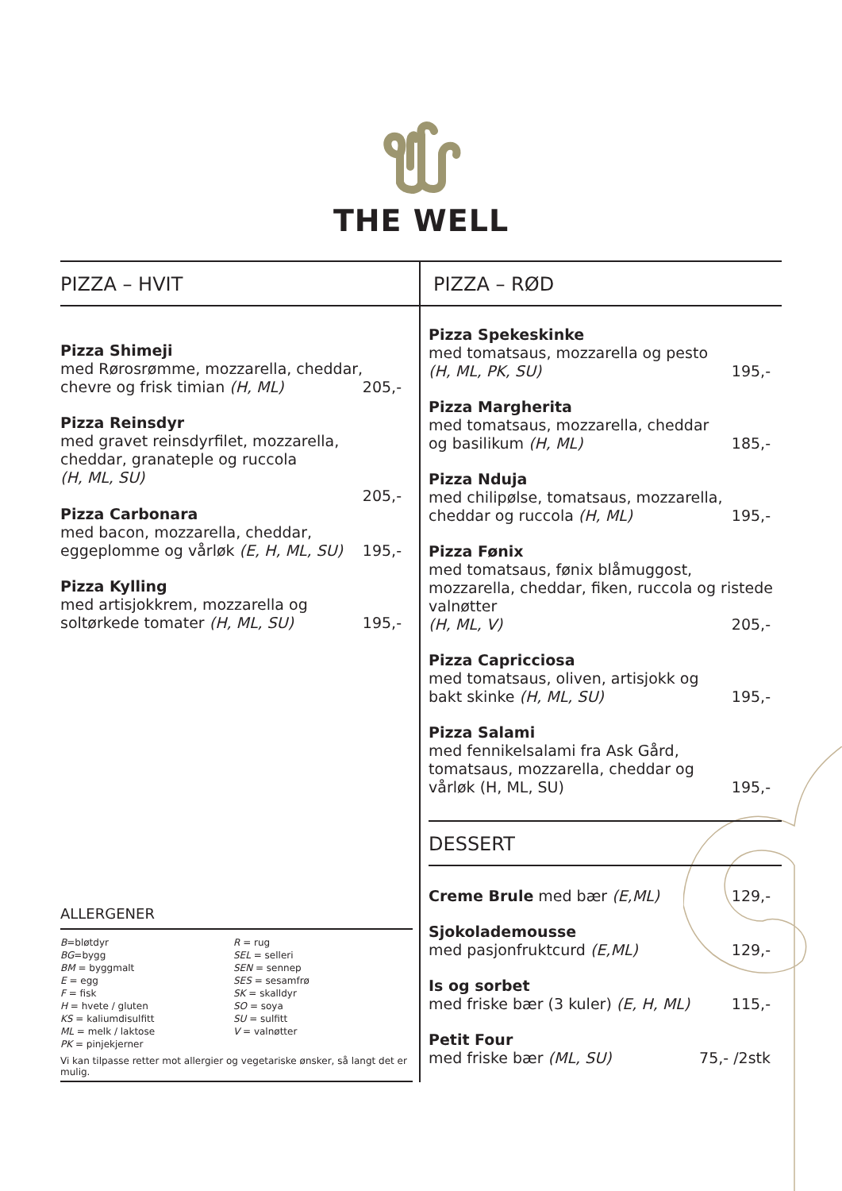THE WELL
PIZZA – HVIT
Pizza Shimeji
med Rørosrømme, mozzarella, cheddar, chevre og frisk timian (H, ML)
205,-
Pizza Reinsdyr
med gravet reinsdyrfilet, mozzarella, cheddar, granateple og ruccola
(H, ML, SU)
205,-
Pizza Carbonara
med bacon, mozzarella, cheddar, eggeplomme og vårløk (E, H, ML, SU)
195,-
Pizza Kylling
med artisjokkrem, mozzarella og soltørkede tomater (H, ML, SU)
195,-
ALLERGENER
B=bløtdyr
BG=bygg
BM = byggmalt
E = egg
F = fisk
H = hvete / gluten
KS = kaliumdisulfitt
ML = melk / laktose
PK = pinjekjerner
R = rug
SEL = selleri
SEN = sennep
SES = sesamfrø
SK = skalldyr
SO = soya
SU = sulfitt
V = valnøtter
Vi kan tilpasse retter mot allergier og vegetariske ønsker, så langt det er mulig.
PIZZA – RØD
Pizza Spekeskinke
med tomatsaus, mozzarella og pesto
(H, ML, PK, SU)
195,-
Pizza Margherita
med tomatsaus, mozzarella, cheddar og basilikum (H, ML)
185,-
Pizza Nduja
med chilipølse, tomatsaus, mozzarella, cheddar og ruccola (H, ML)
195,-
Pizza Fønix
med tomatsaus, fønix blåmuggost, mozzarella, cheddar, fiken, ruccola og ristede valnøtter
(H, ML, V)
205,-
Pizza Capricciosa
med tomatsaus, oliven, artisjokk og bakt skinke (H, ML, SU)
195,-
Pizza Salami
med fennikelsalami fra Ask Gård, tomatsaus, mozzarella, cheddar og vårløk (H, ML, SU)
195,-
DESSERT
Creme Brule med bær (E,ML)
129,-
Sjokolademousse
med pasjonfruktcurd (E,ML)
129,-
Is og sorbet
med friske bær (3 kuler) (E, H, ML)
115,-
Petit Four
med friske bær (ML, SU)
75,- /2stk